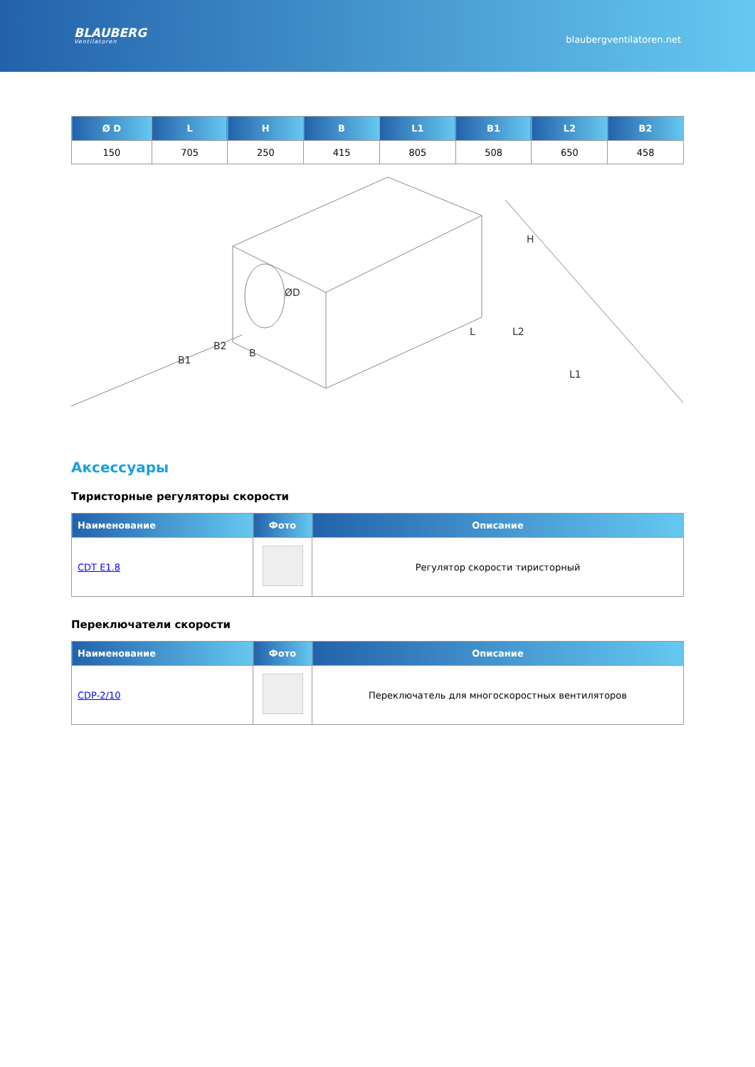BLAUBERG
Ventilatoren
blaubergventilatoren.net
| Ø D | L | H | B | L1 | B1 | L2 | B2 |
| --- | --- | --- | --- | --- | --- | --- | --- |
| 150 | 705 | 250 | 415 | 805 | 508 | 650 | 458 |
B2
B1
B
ØD
L
L2
L1
H
Аксессуары
Тиристорные регуляторы скорости
| Наименование | Фото | Описание |
| --- | --- | --- |
| CDT E1.8 | | Регулятор скорости тиристорный |
Переключатели скорости
| Наименование | Фото | Описание |
| --- | --- | --- |
| CDP-2/10 | | Переключатель для многоскоростных вентиляторов |